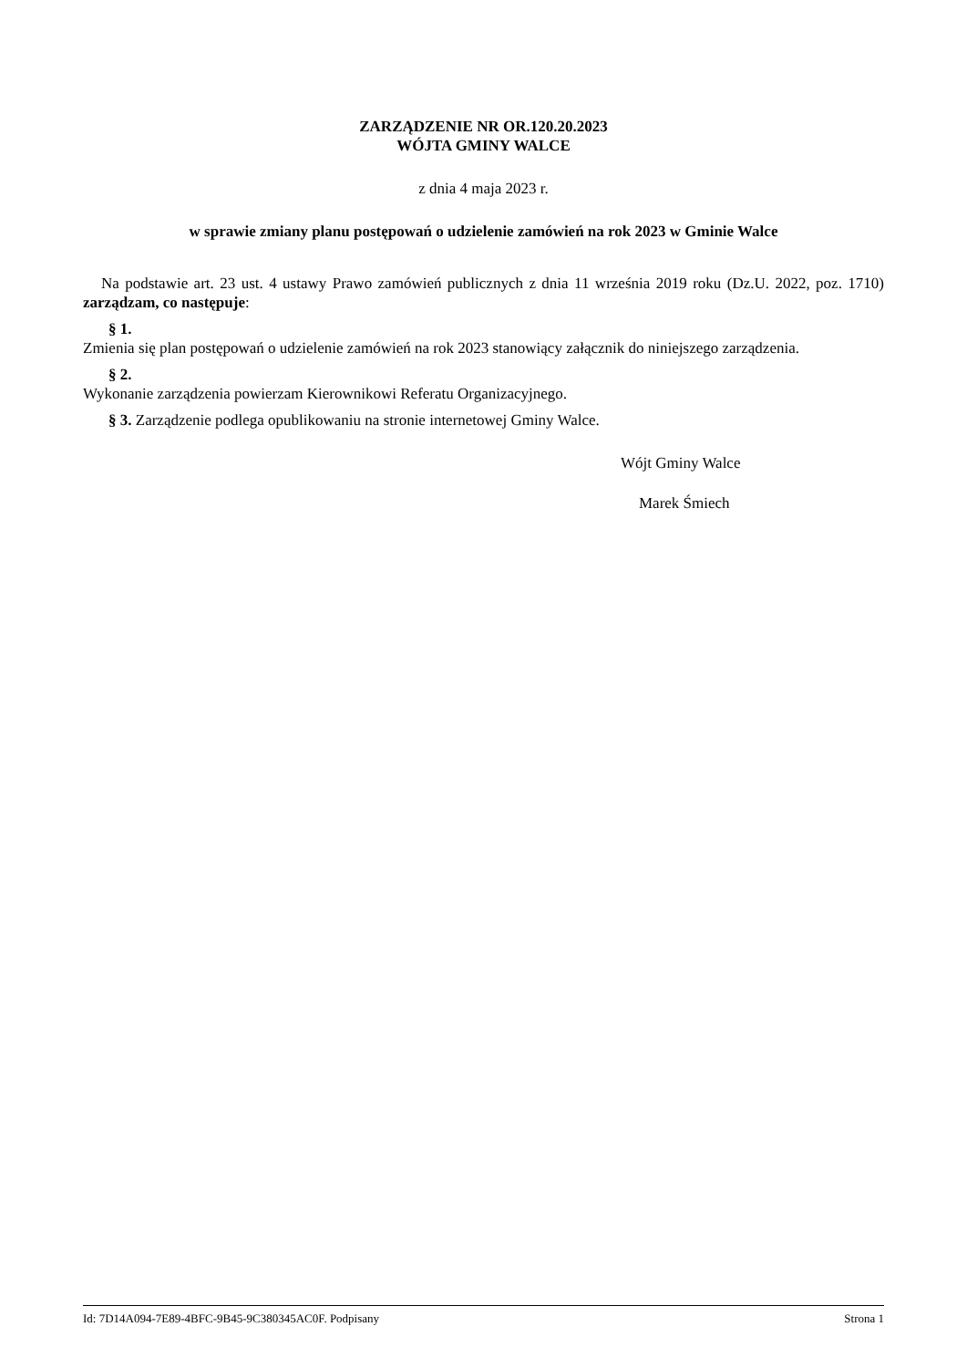ZARZĄDZENIE NR OR.120.20.2023
WÓJTA GMINY WALCE
z dnia 4 maja 2023 r.
w sprawie zmiany planu postępowań o udzielenie zamówień na rok 2023 w Gminie Walce
Na podstawie art. 23 ust. 4 ustawy Prawo zamówień publicznych z dnia 11 września 2019 roku (Dz.U. 2022, poz. 1710) zarządzam, co następuje:
§ 1.
Zmienia się plan postępowań o udzielenie zamówień na rok 2023 stanowiący załącznik do niniejszego zarządzenia.
§ 2.
Wykonanie zarządzenia powierzam Kierownikowi Referatu Organizacyjnego.
§ 3. Zarządzenie podlega opublikowaniu na stronie internetowej Gminy Walce.
Wójt Gminy Walce
Marek Śmiech
Id: 7D14A094-7E89-4BFC-9B45-9C380345AC0F. Podpisany Strona 1